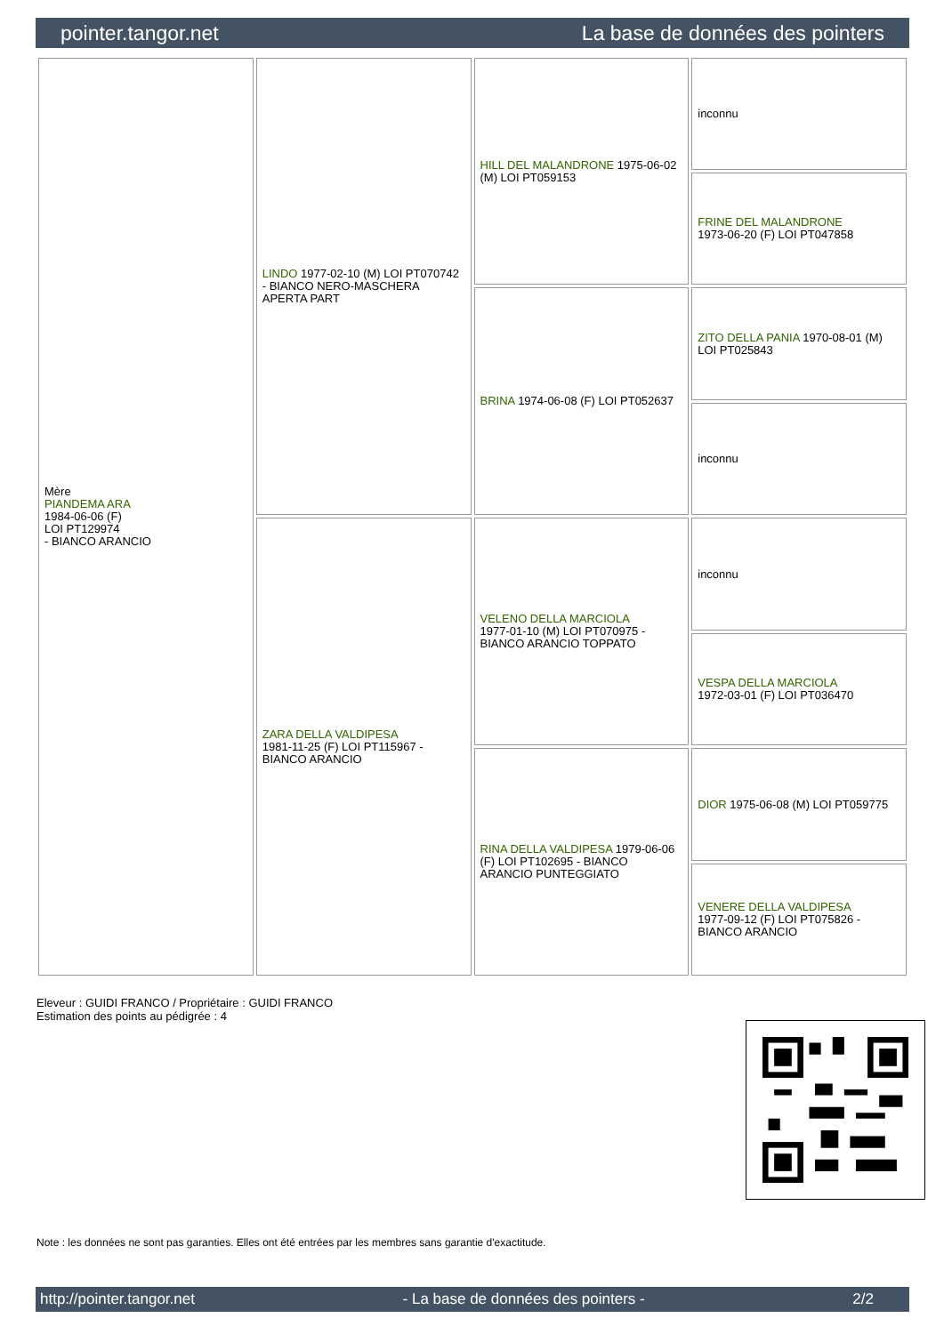pointer.tangor.net La base de données des pointers
| Mère PIANDEMA ARA 1984-06-06 (F) LOI PT129974 - BIANCO ARANCIO | LINDO 1977-02-10 (M) LOI PT070742 - BIANCO NERO-MASCHERA APERTA PART | HILL DEL MALANDRONE 1975-06-02 (M) LOI PT059153 | inconnu |
| | | | FRINE DEL MALANDRONE 1973-06-20 (F) LOI PT047858 |
| | | BRINA 1974-06-08 (F) LOI PT052637 | ZITO DELLA PANIA 1970-08-01 (M) LOI PT025843 |
| | | | inconnu |
| | ZARA DELLA VALDIPESA 1981-11-25 (F) LOI PT115967 - BIANCO ARANCIO | VELENO DELLA MARCIOLA 1977-01-10 (M) LOI PT070975 - BIANCO ARANCIO TOPPATO | inconnu |
| | | | VESPA DELLA MARCIOLA 1972-03-01 (F) LOI PT036470 |
| | | RINA DELLA VALDIPESA 1979-06-06 (F) LOI PT102695 - BIANCO ARANCIO PUNTEGGIATO | DIOR 1975-06-08 (M) LOI PT059775 |
| | | | VENERE DELLA VALDIPESA 1977-09-12 (F) LOI PT075826 - BIANCO ARANCIO |
Eleveur : GUIDI FRANCO / Propriétaire : GUIDI FRANCO
Estimation des points au pédigrée : 4
Note : les données ne sont pas garanties. Elles ont été entrées par les membres sans garantie d'exactitude.
http://pointer.tangor.net - La base de données des pointers - 2/2